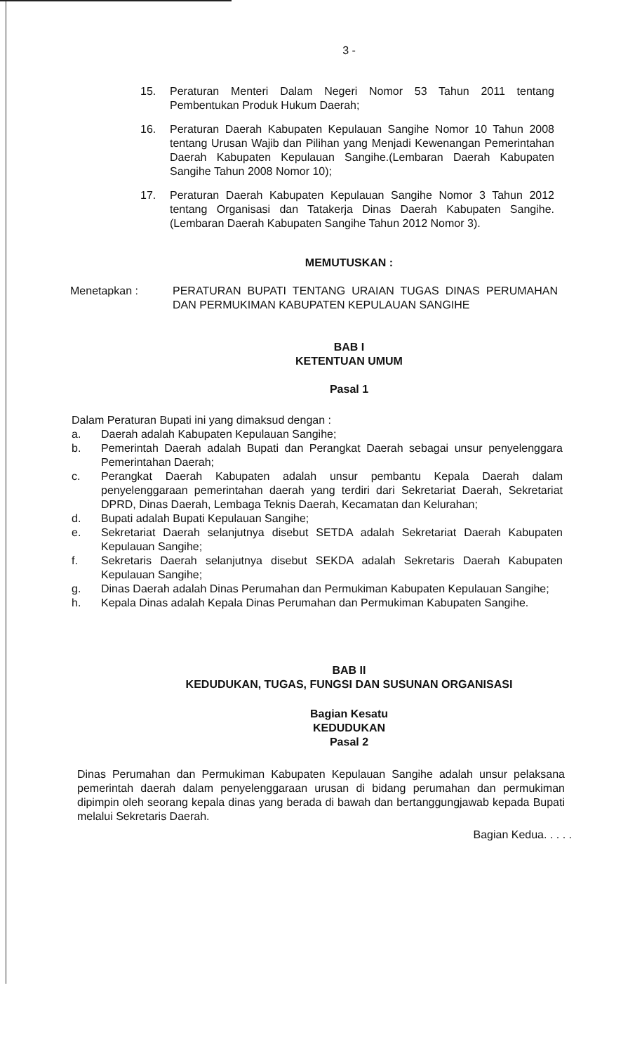3 -
15. Peraturan Menteri Dalam Negeri Nomor 53 Tahun 2011 tentang Pembentukan Produk Hukum Daerah;
16. Peraturan Daerah Kabupaten Kepulauan Sangihe Nomor 10 Tahun 2008 tentang Urusan Wajib dan Pilihan yang Menjadi Kewenangan Pemerintahan Daerah Kabupaten Kepulauan Sangihe.(Lembaran Daerah Kabupaten Sangihe Tahun 2008 Nomor 10);
17. Peraturan Daerah Kabupaten Kepulauan Sangihe Nomor 3 Tahun 2012 tentang Organisasi dan Tatakerja Dinas Daerah Kabupaten Sangihe. (Lembaran Daerah Kabupaten Sangihe Tahun 2012 Nomor 3).
MEMUTUSKAN :
Menetapkan : PERATURAN BUPATI TENTANG URAIAN TUGAS DINAS PERUMAHAN DAN PERMUKIMAN KABUPATEN KEPULAUAN SANGIHE
BAB I
KETENTUAN UMUM
Pasal 1
Dalam Peraturan Bupati ini yang dimaksud dengan :
a. Daerah adalah Kabupaten Kepulauan Sangihe;
b. Pemerintah Daerah adalah Bupati dan Perangkat Daerah sebagai unsur penyelenggara Pemerintahan Daerah;
c. Perangkat Daerah Kabupaten adalah unsur pembantu Kepala Daerah dalam penyelenggaraan pemerintahan daerah yang terdiri dari Sekretariat Daerah, Sekretariat DPRD, Dinas Daerah, Lembaga Teknis Daerah, Kecamatan dan Kelurahan;
d. Bupati adalah Bupati Kepulauan Sangihe;
e. Sekretariat Daerah selanjutnya disebut SETDA adalah Sekretariat Daerah Kabupaten Kepulauan Sangihe;
f. Sekretaris Daerah selanjutnya disebut SEKDA adalah Sekretaris Daerah Kabupaten Kepulauan Sangihe;
g. Dinas Daerah adalah Dinas Perumahan dan Permukiman Kabupaten Kepulauan Sangihe;
h. Kepala Dinas adalah Kepala Dinas Perumahan dan Permukiman Kabupaten Sangihe.
BAB II
KEDUDUKAN, TUGAS, FUNGSI DAN SUSUNAN ORGANISASI
Bagian Kesatu
KEDUDUKAN
Pasal 2
Dinas Perumahan dan Permukiman Kabupaten Kepulauan Sangihe adalah unsur pelaksana pemerintah daerah dalam penyelenggaraan urusan di bidang perumahan dan permukiman dipimpin oleh seorang kepala dinas yang berada di bawah dan bertanggungjawab kepada Bupati melalui Sekretaris Daerah.
Bagian Kedua. . . . .